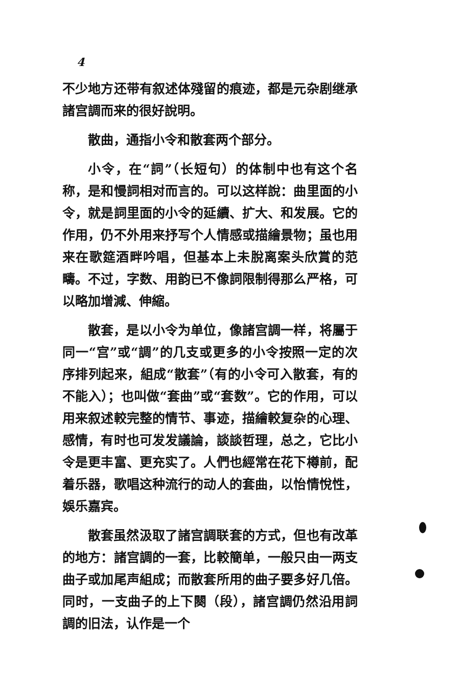4
不少地方还带有叙述体殘留的痕迹，都是元杂剧继承諸宫調而来的很好說明。
散曲，通指小令和散套两个部分。
小令，在“詞”（长短句）的体制中也有这个名称，是和慢詞相对而言的。可以这样說：曲里面的小令，就是詞里面的小令的延續、扩大、和发展。它的作用，仍不外用来抒写个人情感或描繪景物；虽也用来在歌筵酒畔吟唱，但基本上未脫离案头欣賞的范疇。不过，字数、用韵已不像詞限制得那么严格，可以略加增減、伸縮。
散套，是以小令为单位，像諸宫調一样，将屬于同一“宫”或“調”的几支或更多的小令按照一定的次序排列起来，組成“散套”（有的小令可入散套，有的不能入）；也叫做“套曲”或“套数”。它的作用，可以用来叙述較完整的情节、事迹，描繪較复杂的心理、感情，有时也可发发議論，談談哲理，总之，它比小令是更丰富、更充实了。人們也經常在花下樽前，配着乐器，歌唱这种流行的动人的套曲，以怡情悅性，娛乐嘉宾。
散套虽然汲取了諸宫調联套的方式，但也有改革的地方：諸宫調的一套，比較簡单，一般只由一两支曲子或加尾声組成；而散套所用的曲子要多好几倍。同时，一支曲子的上下闋（段），諸宫調仍然沿用詞調的旧法，认作是一个